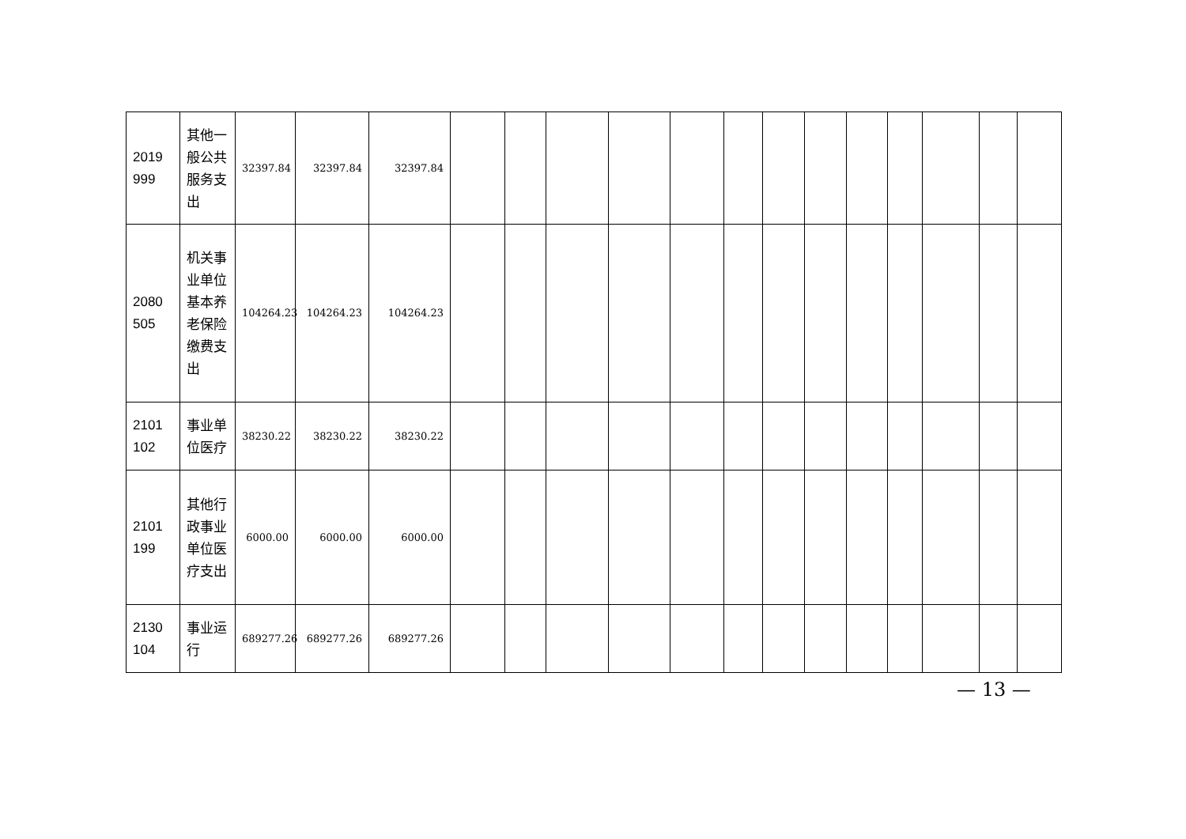| 2019 999 | 其他一般公共服务支出 | 32397.84 | 32397.84 | 32397.84 | | | | | | | | | | | | | |
| 2080 505 | 机关事业单位基本养老保险缴费支出 | 104264.23 | 104264.23 | 104264.23 | | | | | | | | | | | | | |
| 2101 102 | 事业单位医疗 | 38230.22 | 38230.22 | 38230.22 | | | | | | | | | | | | | |
| 2101 199 | 其他行政事业单位医疗支出 | 6000.00 | 6000.00 | 6000.00 | | | | | | | | | | | | | |
| 2130 104 | 事业运行 | 689277.26 | 689277.26 | 689277.26 | | | | | | | | | | | | | |
— 13 —